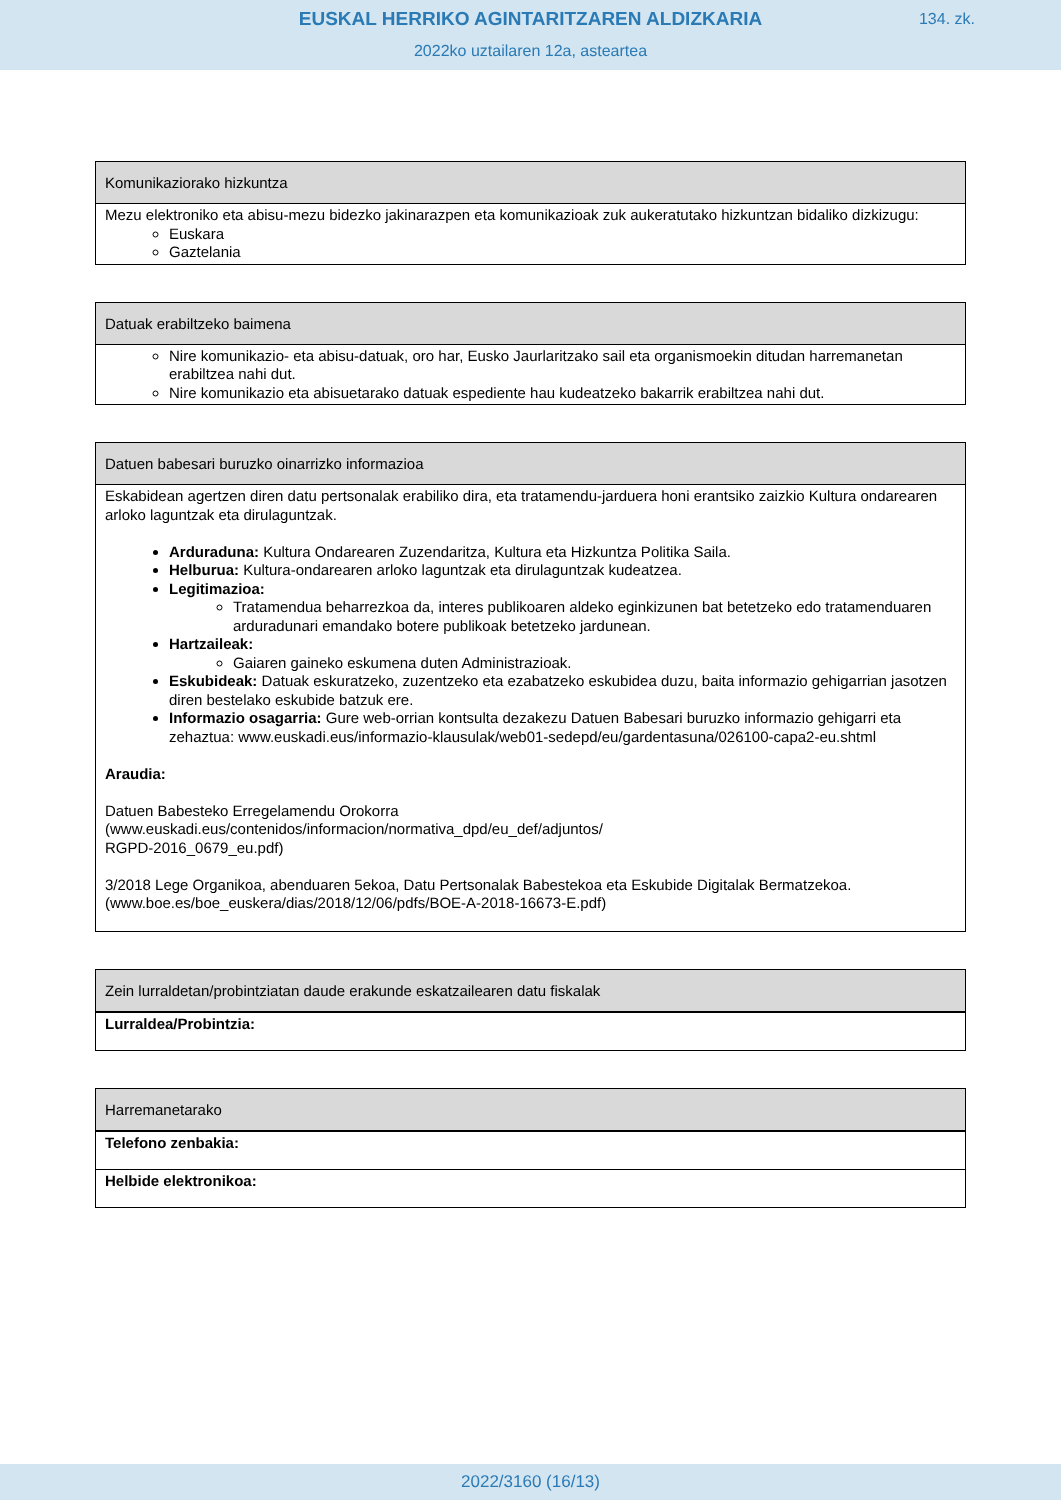EUSKAL HERRIKO AGINTARITZAREN ALDIZKARIA
134. zk.
2022ko uztailaren 12a, asteartea
Komunikaziorako hizkuntza
Mezu elektroniko eta abisu-mezu bidezko jakinarazpen eta komunikazioak zuk aukeratutako hizkuntzan bidaliko dizkizugu:
Euskara
Gaztelania
Datuak erabiltzeko baimena
Nire komunikazio- eta abisu-datuak, oro har, Eusko Jaurlaritzako sail eta organismoekin ditudan harremanetan erabiltzea nahi dut.
Nire komunikazio eta abisuetarako datuak espediente hau kudeatzeko bakarrik erabiltzea nahi dut.
Datuen babesari buruzko oinarrizko informazioa
Eskabidean agertzen diren datu pertsonalak erabiliko dira, eta tratamendu-jarduera honi erantsiko zaizkio Kultura ondarearen arloko laguntzak eta dirulaguntzak.
Arduraduna: Kultura Ondarearen Zuzendaritza, Kultura eta Hizkuntza Politika Saila.
Helburua: Kultura-ondarearen arloko laguntzak eta dirulaguntzak kudeatzea.
Legitimazioa:
Tratamendua beharrezkoa da, interes publikoaren aldeko eginkizunen bat betetzeko edo tratamenduaren arduradunari emandako botere publikoak betetzeko jardunean.
Hartzaileak:
Gaiaren gaineko eskumena duten Administrazioak.
Eskubideak: Datuak eskuratzeko, zuzentzeko eta ezabatzeko eskubidea duzu, baita informazio gehigarrian jasotzen diren bestelako eskubide batzuk ere.
Informazio osagarria: Gure web-orrian kontsulta dezakezu Datuen Babesari buruzko informazio gehigarri eta zehaztua: www.euskadi.eus/informazio-klausulak/web01-sedepd/eu/gardentasuna/026100-capa2-eu.shtml
Araudia:
Datuen Babesteko Erregelamendu Orokorra
(www.euskadi.eus/contenidos/informacion/normativa_dpd/eu_def/adjuntos/
RGPD-2016_0679_eu.pdf)
3/2018 Lege Organikoa, abenduaren 5ekoa, Datu Pertsonalak Babestekoa eta Eskubide Digitalak Bermatzekoa.
(www.boe.es/boe_euskera/dias/2018/12/06/pdfs/BOE-A-2018-16673-E.pdf)
Zein lurraldetan/probintziatan daude erakunde eskatzailearen datu fiskalak
Lurraldea/Probintzia:
Harremanetarako
Telefono zenbakia:
Helbide elektronikoa:
2022/3160 (16/13)